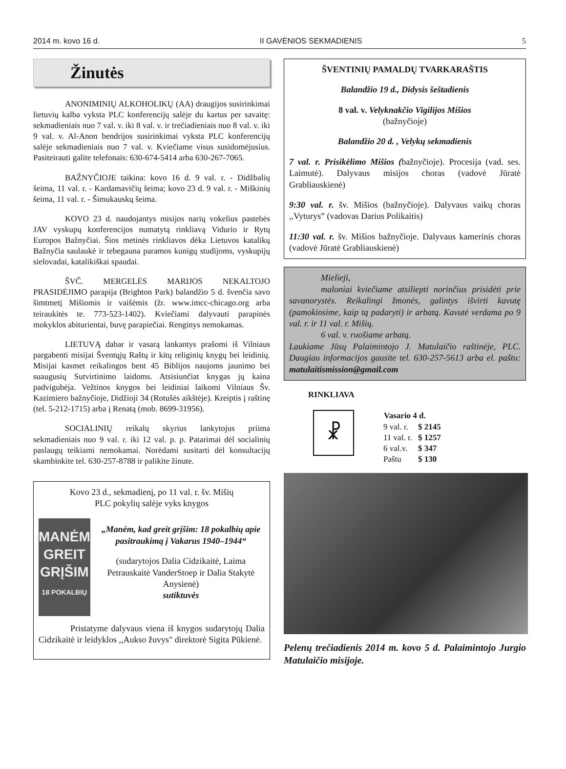2014 m. kovo 16 d. II GAVĖNIOS SEKMADIENIS 5
Žinutės
ANONIMINIŲ ALKOHOLIKŲ (AA) draugijos susirinkimai lietuvių kalba vyksta PLC konferencijų salėje du kartus per savaitę: sekmadieniais nuo 7 val. v. iki 8 val. v. ir trečiadieniais nuo 8 val. v. iki 9 val. v. Al-Anon bendrijos susirinkimai vyksta PLC konferencijų salėje sekmadieniais nuo 7 val. v. Kviečiame visus susidomėjusius. Pasiteirauti galite telefonais: 630-674-5414 arba 630-267-7065.
BAŽNYČIOJE taikina: kovo 16 d. 9 val. r. - Didžbalių šeima, 11 val. r. - Kardamavičių šeima; kovo 23 d. 9 val. r. - Miškinių šeima, 11 val. r. - Šimukauskų šeima.
KOVO 23 d. naudojantys misijos narių vokelius pastebės JAV vyskupų konferencijos numatytą rinkliavą Vidurio ir Rytų Europos Bažnyčiai. Šios metinės rinkliavos dėka Lietuvos katalikų Bažnyčia saulaukė ir tebegauna paramos kunigų studijoms, vyskupijų sielovadai, katalikiškai spaudai.
ŠVČ. MERGELĖS MARIJOS NEKALTOJO PRASIDĖJIMO parapija (Brighton Park) balandžio 5 d. švenčia savo šimtmetį Mišiomis ir vaišėmis (žr. www.imcc-chicago.org arba teiraukitės te. 773-523-1402). Kviečiami dalyvauti parapinės mokyklos abiturientai, buvę parapiečiai. Renginys nemokamas.
LIETUVĄ dabar ir vasarą lankantys prašomi iš Vilniaus pargabenti misijai Šventųjų Raštų ir kitų religinių knygų bei leidinių. Misijai kasmet reikalingos bent 45 Biblijos naujoms jaunimo bei suaugusių Sutvirtinimo laidoms. Atsisiunčiat knygas jų kaina padvigubėja. Vežtinos knygos bei leidiniai laikomi Vilniaus Šv. Kazimiero bažnyčioje, Didžioji 34 (Rotušės aikštėje). Kreiptis į raštinę (tel. 5-212-1715) arba į Renatą (mob. 8699-31956).
SOCIALINIŲ reikalų skyrius lankytojus priima sekmadieniais nuo 9 val. r. iki 12 val. p. p. Patarimai dėl socialinių paslaugų teikiami nemokamai. Norėdami susitarti dėl konsultacijų skambinkite tel. 630-257-8788 ir palikite žinute.
Kovo 23 d., sekmadienį, po 11 val. r. šv. Mišių
PLC pokylių salėje vyks knygos
MANĖM
GREIT
GRĮŠIM
18 POKALBIŲ
„Manėm, kad greit grįšim: 18 pokalbių apie pasitraukimą į Vakarus 1940–1944“
(sudarytojos Dalia Cidzikaitė, Laima Petrauskaitė VanderStoep ir Dalia Stakytė Anysienė)
sutiktuvės
Pristatyme dalyvaus viena iš knygos sudarytojų Dalia Cidzikaitė ir leidyklos ,,Aukso žuvys" direktorė Sigita Pūkienė.
ŠVENTINIŲ PAMALDŲ TVARKARAŠTIS
Balandžio 19 d., Didysis šeštadienis
8 val. v. Velyknakčio Vigilijos Mišios
(bažnyčioje)
Balandžio 20 d. , Velykų sekmadienis
7 val. r. Prisikėlimo Mišios (bažnyčioje). Procesija (vad. ses. Laimutė). Dalyvaus misijos choras (vadovė Jūratė Grabliauskienė)
9:30 val. r. šv. Mišios (bažnyčioje). Dalyvaus vaikų choras ,,Vyturys” (vadovas Darius Polikaitis)
11:30 val. r. šv. Mišios bažnyčioje. Dalyvaus kamerinis choras (vadovė Jūratė Grabliauskienė)
Mielieji,
maloniai kviečiame atsiliepti norinčius prisidėti prie savanorystės. Reikalingi žmonės, galintys išvirti kavutę (pamokinsime, kaip tą padaryti) ir arbatą. Kavutė verdama po 9 val. r. ir 11 val. r. Mišių.
6 val. v. ruošiame arbatą.
Laukiame Jūsų Palaimintojo J. Matulaičio raštinėje, PLC. Daugiau informacijos gausite tel. 630-257-5613 arba el. paštu: matulaitismission@gmail.com
RINKLIAVA
☧
| Vasario 4 d. | |
| --- | --- |
| 9 val. r. | $ 2145 |
| 11 val. r. | $ 1257 |
| 6 val.v. | $ 347 |
| Paštu | $ 130 |
Pelenų trečiadienis 2014 m. kovo 5 d. Palaimintojo Jurgio Matulaičio misijoje.